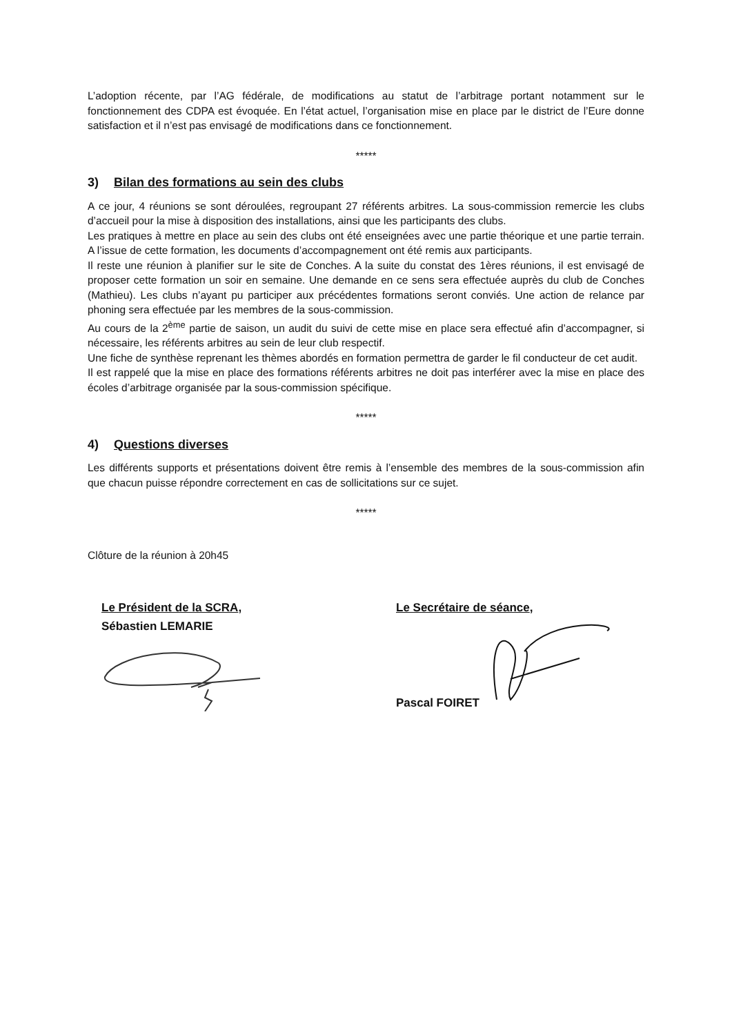L’adoption récente, par l’AG fédérale, de modifications au statut de l’arbitrage portant notamment sur le fonctionnement des CDPA est évoquée. En l’état actuel, l’organisation mise en place par le district de l’Eure donne satisfaction et il n’est pas envisagé de modifications dans ce fonctionnement.
*****
3) Bilan des formations au sein des clubs
A ce jour, 4 réunions se sont déroulées, regroupant 27 référents arbitres. La sous-commission remercie les clubs d’accueil pour la mise à disposition des installations, ainsi que les participants des clubs.
Les pratiques à mettre en place au sein des clubs ont été enseignées avec une partie théorique et une partie terrain. A l’issue de cette formation, les documents d’accompagnement ont été remis aux participants.
Il reste une réunion à planifier sur le site de Conches. A la suite du constat des 1ères réunions, il est envisagé de proposer cette formation un soir en semaine. Une demande en ce sens sera effectuée auprès du club de Conches (Mathieu). Les clubs n’ayant pu participer aux précédentes formations seront conviés. Une action de relance par phoning sera effectuée par les membres de la sous-commission.
Au cours de la 2<sup>ème</sup> partie de saison, un audit du suivi de cette mise en place sera effectué afin d’accompagner, si nécessaire, les référents arbitres au sein de leur club respectif.
Une fiche de synthèse reprenant les thèmes abordés en formation permettra de garder le fil conducteur de cet audit.
Il est rappelé que la mise en place des formations référents arbitres ne doit pas interférer avec la mise en place des écoles d’arbitrage organisée par la sous-commission spécifique.
*****
4) Questions diverses
Les différents supports et présentations doivent être remis à l’ensemble des membres de la sous-commission afin que chacun puisse répondre correctement en cas de sollicitations sur ce sujet.
*****
Clôture de la réunion à 20h45
Le Président de la SCRA,
Sébastien LEMARIE
Le Secrétaire de séance,
Pascal FOIRET